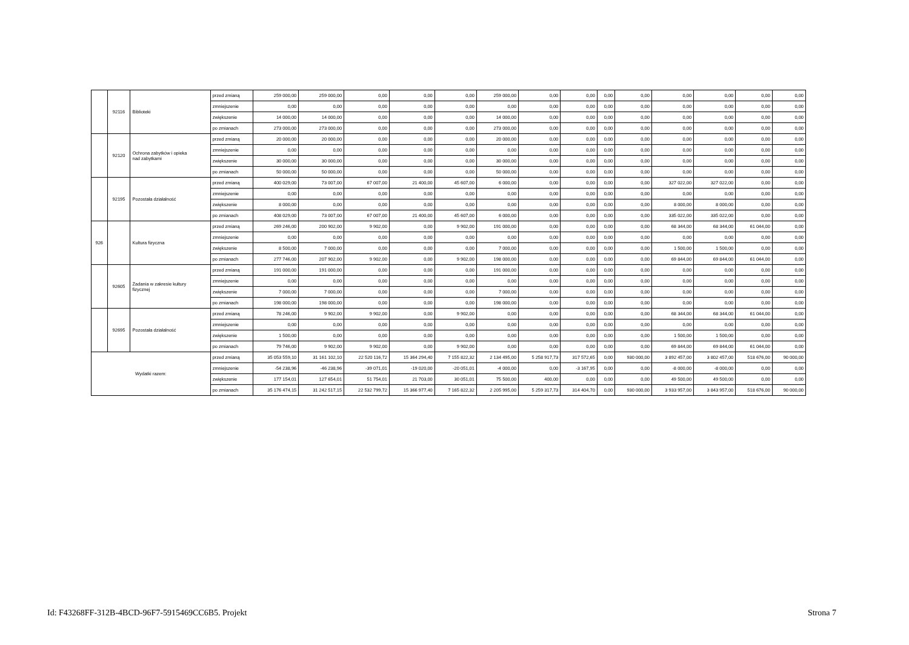| | 92116 | Biblioteki | przed zmianą | 259 000,00 | 259 000,00 | 0,00 | 0,00 | 0,00 | 259 000,00 | 0,00 | 0,00 | 0,00 | 0,00 | 0,00 | 0,00 | 0,00 | 0,00 |
| | | | zmniejszenie | 0,00 | 0,00 | 0,00 | 0,00 | 0,00 | 0,00 | 0,00 | 0,00 | 0,00 | 0,00 | 0,00 | 0,00 | 0,00 | 0,00 |
| | | | zwiększenie | 14 000,00 | 14 000,00 | 0,00 | 0,00 | 0,00 | 14 000,00 | 0,00 | 0,00 | 0,00 | 0,00 | 0,00 | 0,00 | 0,00 | 0,00 |
| | | | po zmianach | 273 000,00 | 273 000,00 | 0,00 | 0,00 | 0,00 | 273 000,00 | 0,00 | 0,00 | 0,00 | 0,00 | 0,00 | 0,00 | 0,00 | 0,00 |
| | 92120 | Ochrona zabytków i opieka nad zabytkami | przed zmianą | 20 000,00 | 20 000,00 | 0,00 | 0,00 | 0,00 | 20 000,00 | 0,00 | 0,00 | 0,00 | 0,00 | 0,00 | 0,00 | 0,00 | 0,00 |
| | | | zmniejszenie | 0,00 | 0,00 | 0,00 | 0,00 | 0,00 | 0,00 | 0,00 | 0,00 | 0,00 | 0,00 | 0,00 | 0,00 | 0,00 | 0,00 |
| | | | zwiększenie | 30 000,00 | 30 000,00 | 0,00 | 0,00 | 0,00 | 30 000,00 | 0,00 | 0,00 | 0,00 | 0,00 | 0,00 | 0,00 | 0,00 | 0,00 |
| | | | po zmianach | 50 000,00 | 50 000,00 | 0,00 | 0,00 | 0,00 | 50 000,00 | 0,00 | 0,00 | 0,00 | 0,00 | 0,00 | 0,00 | 0,00 | 0,00 |
| | 92195 | Pozostała działalność | przed zmianą | 400 029,00 | 73 007,00 | 67 007,00 | 21 400,00 | 45 607,00 | 6 000,00 | 0,00 | 0,00 | 0,00 | 0,00 | 327 022,00 | 327 022,00 | 0,00 | 0,00 |
| | | | zmniejszenie | 0,00 | 0,00 | 0,00 | 0,00 | 0,00 | 0,00 | 0,00 | 0,00 | 0,00 | 0,00 | 0,00 | 0,00 | 0,00 | 0,00 |
| | | | zwiększenie | 8 000,00 | 0,00 | 0,00 | 0,00 | 0,00 | 0,00 | 0,00 | 0,00 | 0,00 | 0,00 | 8 000,00 | 8 000,00 | 0,00 | 0,00 |
| | | | po zmianach | 408 029,00 | 73 007,00 | 67 007,00 | 21 400,00 | 45 607,00 | 6 000,00 | 0,00 | 0,00 | 0,00 | 0,00 | 335 022,00 | 335 022,00 | 0,00 | 0,00 |
| 926 | | Kultura fizyczna | przed zmianą | 269 246,00 | 200 902,00 | 9 902,00 | 0,00 | 9 902,00 | 191 000,00 | 0,00 | 0,00 | 0,00 | 0,00 | 68 344,00 | 68 344,00 | 61 044,00 | 0,00 |
| | | | zmniejszenie | 0,00 | 0,00 | 0,00 | 0,00 | 0,00 | 0,00 | 0,00 | 0,00 | 0,00 | 0,00 | 0,00 | 0,00 | 0,00 | 0,00 |
| | | | zwiększenie | 8 500,00 | 7 000,00 | 0,00 | 0,00 | 0,00 | 7 000,00 | 0,00 | 0,00 | 0,00 | 0,00 | 1 500,00 | 1 500,00 | 0,00 | 0,00 |
| | | | po zmianach | 277 746,00 | 207 902,00 | 9 902,00 | 0,00 | 9 902,00 | 198 000,00 | 0,00 | 0,00 | 0,00 | 0,00 | 69 844,00 | 69 844,00 | 61 044,00 | 0,00 |
| | 92605 | Zadania w zakresie kultury fizycznej | przed zmianą | 191 000,00 | 191 000,00 | 0,00 | 0,00 | 0,00 | 191 000,00 | 0,00 | 0,00 | 0,00 | 0,00 | 0,00 | 0,00 | 0,00 | 0,00 |
| | | | zmniejszenie | 0,00 | 0,00 | 0,00 | 0,00 | 0,00 | 0,00 | 0,00 | 0,00 | 0,00 | 0,00 | 0,00 | 0,00 | 0,00 | 0,00 |
| | | | zwiększenie | 7 000,00 | 7 000,00 | 0,00 | 0,00 | 0,00 | 7 000,00 | 0,00 | 0,00 | 0,00 | 0,00 | 0,00 | 0,00 | 0,00 | 0,00 |
| | | | po zmianach | 198 000,00 | 198 000,00 | 0,00 | 0,00 | 0,00 | 198 000,00 | 0,00 | 0,00 | 0,00 | 0,00 | 0,00 | 0,00 | 0,00 | 0,00 |
| | 92695 | Pozostała działalność | przed zmianą | 78 246,00 | 9 902,00 | 9 902,00 | 0,00 | 9 902,00 | 0,00 | 0,00 | 0,00 | 0,00 | 0,00 | 68 344,00 | 68 344,00 | 61 044,00 | 0,00 |
| | | | zmniejszenie | 0,00 | 0,00 | 0,00 | 0,00 | 0,00 | 0,00 | 0,00 | 0,00 | 0,00 | 0,00 | 0,00 | 0,00 | 0,00 | 0,00 |
| | | | zwiększenie | 1 500,00 | 0,00 | 0,00 | 0,00 | 0,00 | 0,00 | 0,00 | 0,00 | 0,00 | 0,00 | 1 500,00 | 1 500,00 | 0,00 | 0,00 |
| | | | po zmianach | 79 746,00 | 9 902,00 | 9 902,00 | 0,00 | 9 902,00 | 0,00 | 0,00 | 0,00 | 0,00 | 0,00 | 69 844,00 | 69 844,00 | 61 044,00 | 0,00 |
| Wydatki razem: | | | przed zmianą | 35 053 559,10 | 31 161 102,10 | 22 520 116,72 | 15 364 294,40 | 7 155 822,32 | 2 134 495,00 | 5 258 917,73 | 317 572,65 | 0,00 | 930 000,00 | 3 892 457,00 | 3 802 457,00 | 518 676,00 | 90 000,00 |
| | | | zmniejszenie | -54 238,96 | -46 238,96 | -39 071,01 | -19 020,00 | -20 051,01 | -4 000,00 | 0,00 | -3 167,95 | 0,00 | 0,00 | -8 000,00 | -8 000,00 | 0,00 | 0,00 |
| | | | zwiększenie | 177 154,01 | 127 654,01 | 51 754,01 | 21 703,00 | 30 051,01 | 75 500,00 | 400,00 | 0,00 | 0,00 | 0,00 | 49 500,00 | 49 500,00 | 0,00 | 0,00 |
| | | | po zmianach | 35 176 474,15 | 31 242 517,15 | 22 532 799,72 | 15 366 977,40 | 7 165 822,32 | 2 205 995,00 | 5 259 317,73 | 314 404,70 | 0,00 | 930 000,00 | 3 933 957,00 | 3 843 957,00 | 518 676,00 | 90 000,00 |
Id: F43268FF-312B-4BCD-96F7-5915469CC6B5. Projekt Strona 7